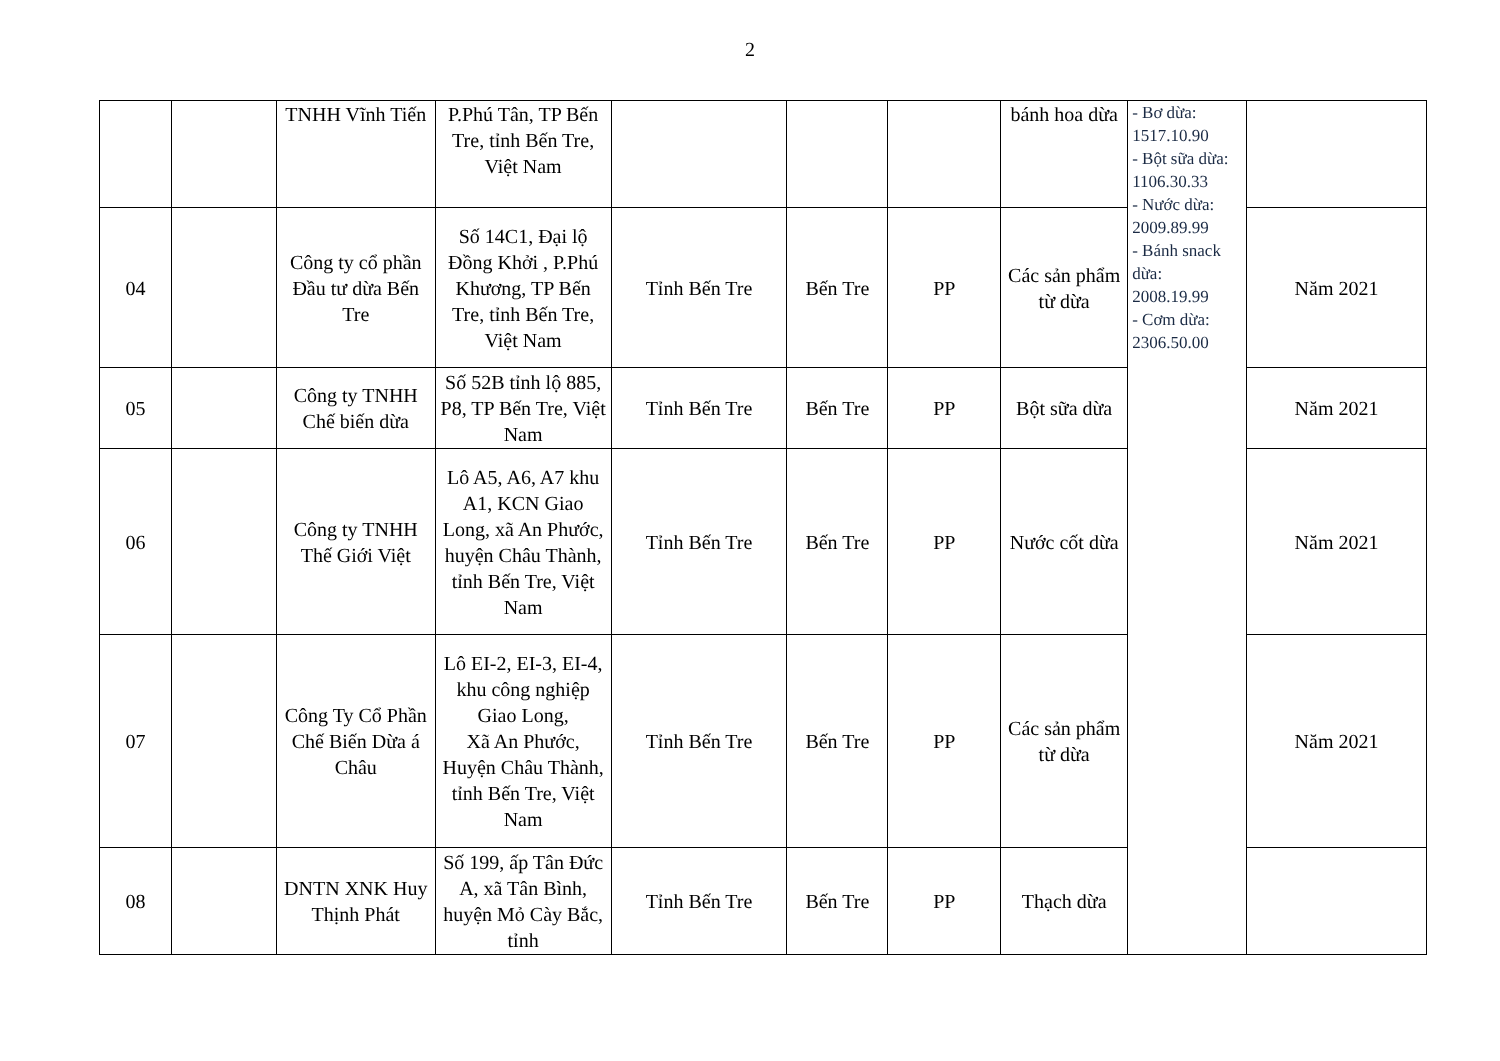2
| | | TNHH Vĩnh Tiến | P.Phú Tân, TP Bến Tre, tỉnh Bến Tre, Việt Nam | | | | bánh hoa dừa | - Bơ dừa: 1517.10.90 - Bột sữa dừa: 1106.30.33 - Nước dừa: 2009.89.99 - Bánh snack dừa: 2008.19.99 - Cơm dừa: 2306.50.00 | |
| 04 | | Công ty cổ phần Đầu tư dừa Bến Tre | Số 14C1, Đại lộ Đồng Khởi , P.Phú Khương, TP Bến Tre, tỉnh Bến Tre, Việt Nam | Tỉnh Bến Tre | Bến Tre | PP | Các sản phẩm từ dừa | | Năm 2021 |
| 05 | | Công ty TNHH Chế biến dừa | Số 52B tỉnh lộ 885, P8, TP Bến Tre, Việt Nam | Tỉnh Bến Tre | Bến Tre | PP | Bột sữa dừa | | Năm 2021 |
| 06 | | Công ty TNHH Thế Giới Việt | Lô A5, A6, A7 khu A1, KCN Giao Long, xã An Phước, huyện Châu Thành, tỉnh Bến Tre, Việt Nam | Tỉnh Bến Tre | Bến Tre | PP | Nước cốt dừa | | Năm 2021 |
| 07 | | Công Ty Cổ Phần Chế Biến Dừa á Châu | Lô EI-2, EI-3, EI-4, khu công nghiệp Giao Long, Xã An Phước, Huyện Châu Thành, tỉnh Bến Tre, Việt Nam | Tỉnh Bến Tre | Bến Tre | PP | Các sản phẩm từ dừa | | Năm 2021 |
| 08 | | DNTN XNK Huy Thịnh Phát | Số 199, ấp Tân Đức A, xã Tân Bình, huyện Mỏ Cày Bắc, tỉnh | Tỉnh Bến Tre | Bến Tre | PP | Thạch dừa | | |